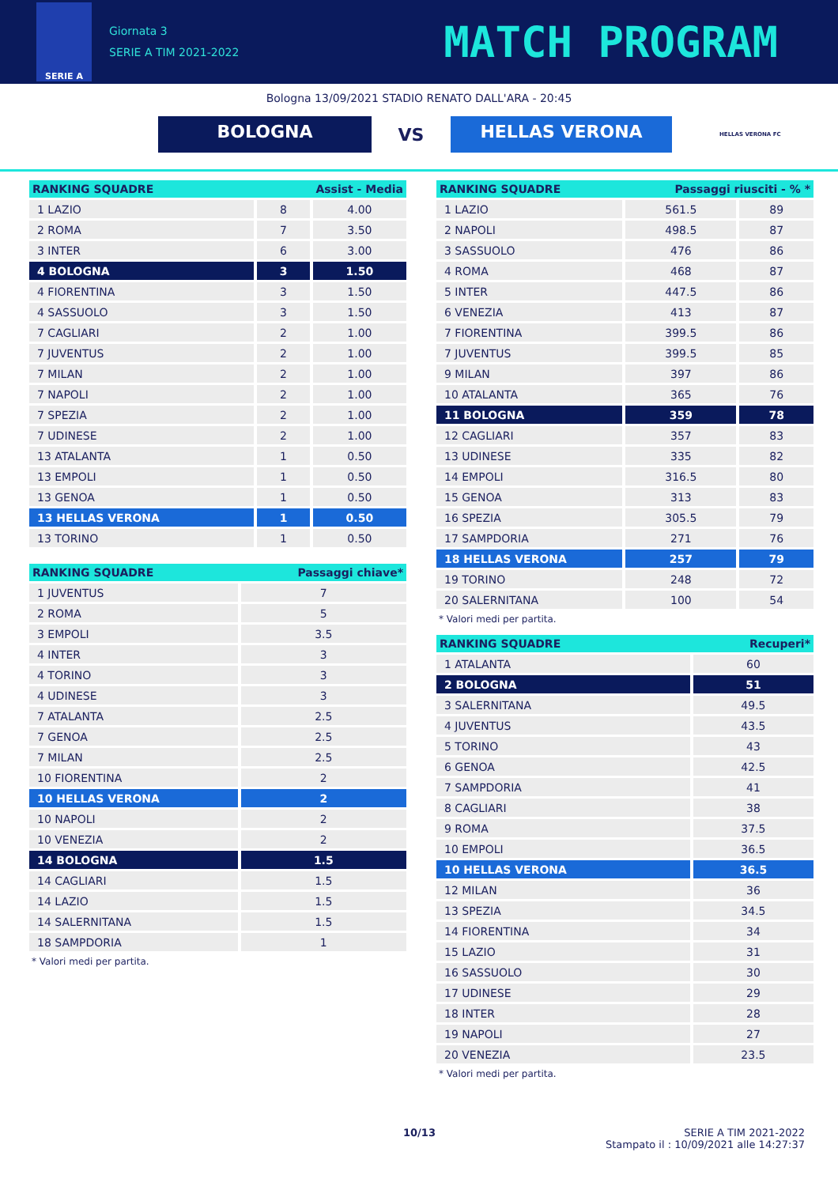SERIE A
Giornata 3
SERIE A TIM 2021-2022
MATCH PROGRAM
Bologna 13/09/2021 STADIO RENATO DALL'ARA - 20:45
BOLOGNA
VS
HELLAS VERONA
HELLAS VERONA FC
| RANKING SQUADRE | Assist - Media | |
| --- | --- | --- |
| 1 LAZIO | 8 | 4.00 |
| 2 ROMA | 7 | 3.50 |
| 3 INTER | 6 | 3.00 |
| 4 BOLOGNA | 3 | 1.50 |
| 4 FIORENTINA | 3 | 1.50 |
| 4 SASSUOLO | 3 | 1.50 |
| 7 CAGLIARI | 2 | 1.00 |
| 7 JUVENTUS | 2 | 1.00 |
| 7 MILAN | 2 | 1.00 |
| 7 NAPOLI | 2 | 1.00 |
| 7 SPEZIA | 2 | 1.00 |
| 7 UDINESE | 2 | 1.00 |
| 13 ATALANTA | 1 | 0.50 |
| 13 EMPOLI | 1 | 0.50 |
| 13 GENOA | 1 | 0.50 |
| 13 HELLAS VERONA | 1 | 0.50 |
| 13 TORINO | 1 | 0.50 |
| RANKING SQUADRE | Passaggi riusciti - % * | |
| --- | --- | --- |
| 1 LAZIO | 561.5 | 89 |
| 2 NAPOLI | 498.5 | 87 |
| 3 SASSUOLO | 476 | 86 |
| 4 ROMA | 468 | 87 |
| 5 INTER | 447.5 | 86 |
| 6 VENEZIA | 413 | 87 |
| 7 FIORENTINA | 399.5 | 86 |
| 7 JUVENTUS | 399.5 | 85 |
| 9 MILAN | 397 | 86 |
| 10 ATALANTA | 365 | 76 |
| 11 BOLOGNA | 359 | 78 |
| 12 CAGLIARI | 357 | 83 |
| 13 UDINESE | 335 | 82 |
| 14 EMPOLI | 316.5 | 80 |
| 15 GENOA | 313 | 83 |
| 16 SPEZIA | 305.5 | 79 |
| 17 SAMPDORIA | 271 | 76 |
| 18 HELLAS VERONA | 257 | 79 |
| 19 TORINO | 248 | 72 |
| 20 SALERNITANA | 100 | 54 |
* Valori medi per partita.
| RANKING SQUADRE | Passaggi chiave* |
| --- | --- |
| 1 JUVENTUS | 7 |
| 2 ROMA | 5 |
| 3 EMPOLI | 3.5 |
| 4 INTER | 3 |
| 4 TORINO | 3 |
| 4 UDINESE | 3 |
| 7 ATALANTA | 2.5 |
| 7 GENOA | 2.5 |
| 7 MILAN | 2.5 |
| 10 FIORENTINA | 2 |
| 10 HELLAS VERONA | 2 |
| 10 NAPOLI | 2 |
| 10 VENEZIA | 2 |
| 14 BOLOGNA | 1.5 |
| 14 CAGLIARI | 1.5 |
| 14 LAZIO | 1.5 |
| 14 SALERNITANA | 1.5 |
| 18 SAMPDORIA | 1 |
* Valori medi per partita.
| RANKING SQUADRE | Recuperi* |
| --- | --- |
| 1 ATALANTA | 60 |
| 2 BOLOGNA | 51 |
| 3 SALERNITANA | 49.5 |
| 4 JUVENTUS | 43.5 |
| 5 TORINO | 43 |
| 6 GENOA | 42.5 |
| 7 SAMPDORIA | 41 |
| 8 CAGLIARI | 38 |
| 9 ROMA | 37.5 |
| 10 EMPOLI | 36.5 |
| 10 HELLAS VERONA | 36.5 |
| 12 MILAN | 36 |
| 13 SPEZIA | 34.5 |
| 14 FIORENTINA | 34 |
| 15 LAZIO | 31 |
| 16 SASSUOLO | 30 |
| 17 UDINESE | 29 |
| 18 INTER | 28 |
| 19 NAPOLI | 27 |
| 20 VENEZIA | 23.5 |
* Valori medi per partita.
10/13 SERIE A TIM 2021-2022
Stampato il : 10/09/2021 alle 14:27:37